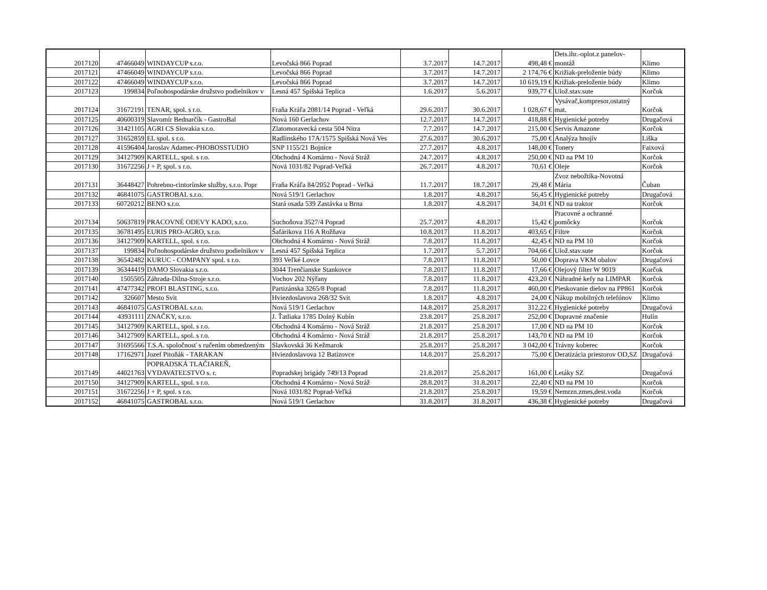| 2017120 | 47466049 | WINDAYCUP s.r.o. | Levočská 866 Poprad | 3.7.2017 | 14.7.2017 | 498,48 € | Dets.ihr.-oplot.z panelov-montáž | Klimo |
| 2017121 | 47466049 | WINDAYCUP s.r.o. | Levočská 866 Poprad | 3.7.2017 | 14.7.2017 | 2 174,76 € | Križiak-preloženie búdy | Klimo |
| 2017122 | 47466049 | WINDAYCUP s.r.o. | Levočská 866 Poprad | 3.7.2017 | 14.7.2017 | 10 619,19 € | Križiak-preloženie búdy | Klimo |
| 2017123 | 199834 | Poľnohospodárske družstvo podielnikov v | Lesná 457 Spišská Teplica | 1.6.2017 | 5.6.2017 | 939,77 € | Ulož.stav.sute | Korčok |
| 2017124 | 31672191 | TENAR, spol. s r.o. | Fraňa Kráľa 2081/14 Poprad - Veľká | 29.6.2017 | 30.6.2017 | 1 028,67 € | Vysávač,kompresor,ostatný mat. | Korčok |
| 2017125 | 40600319 | Slavomír Bednarčík - GastroBal | Nová 160 Gerlachov | 12.7.2017 | 14.7.2017 | 418,88 € | Hygienické potreby | Drugačová |
| 2017126 | 31421105 | AGRI CS Slovakia s.r.o. | Zlatomoravecká cesta 504 Nitra | 7.7.2017 | 14.7.2017 | 215,00 € | Servis Amazone | Korčok |
| 2017127 | 31652859 | EL spol. s r.o. | Radlinského 17A/1575 Spišská Nová Ves | 27.6.2017 | 30.6.2017 | 75,00 € | Analýza hnojív | Liška |
| 2017128 | 41596404 | Jaroslav Adamec-PHOBOSSTUDIO | SNP 1155/21 Bojnice | 27.7.2017 | 4.8.2017 | 148,00 € | Tonery | Faixová |
| 2017129 | 34127909 | KARTELL, spol. s r.o. | Obchodná 4 Komárno - Nová Stráž | 24.7.2017 | 4.8.2017 | 250,00 € | ND na PM 10 | Korčok |
| 2017130 | 31672256 | J + P, spol. s r.o. | Nová 1031/82 Poprad-Veľká | 26.7.2017 | 4.8.2017 | 70,61 € | Oleje | Korčok |
| 2017131 | 36448427 | Pohrebno-cintorínske služby, s.r.o. Popr | Fraňa Kráľa 84/2052 Poprad - Veľká | 11.7.2017 | 18.7.2017 | 29,48 € | Zvoz nebožtíka-Novotná Mária | Čuban |
| 2017132 | 46841075 | GASTROBAL s.r.o. | Nová 519/1 Gerlachov | 1.8.2017 | 4.8.2017 | 56,45 € | Hygienické potreby | Drugačová |
| 2017133 | 60720212 | BENO s.r.o. | Stará osada 539 Zastávka u Brna | 1.8.2017 | 4.8.2017 | 34,01 € | ND na traktor | Korčok |
| 2017134 | 50637819 | PRACOVNÉ ODEVY KADO, s.r.o. | Suchoňova 3527/4 Poprad | 25.7.2017 | 4.8.2017 | 15,42 € | Pracovné a ochranné pomôcky | Korčok |
| 2017135 | 36781495 | EURIS PRO-AGRO, s.r.o. | Šafárikova 116 A Rožňava | 10.8.2017 | 11.8.2017 | 403,65 € | Filtre | Korčok |
| 2017136 | 34127909 | KARTELL, spol. s r.o. | Obchodná 4 Komárno - Nová Stráž | 7.8.2017 | 11.8.2017 | 42,45 € | ND na PM 10 | Korčok |
| 2017137 | 199834 | Poľnohospodárske družstvo podielnikov v | Lesná 457 Spišská Teplica | 1.7.2017 | 5.7.2017 | 704,66 € | Ulož.stav.sute | Korčok |
| 2017138 | 36542482 | KURUC - COMPANY spol. s r.o. | 393 Veľké Lovce | 7.8.2017 | 11.8.2017 | 50,00 € | Doprava VKM obalov | Drugačová |
| 2017139 | 36344419 | DAMO Slovakia s.r.o. | 3044 Trenčianske Stankovce | 7.8.2017 | 11.8.2017 | 17,66 € | Olejový filter W 9019 | Korčok |
| 2017140 | 1505505 | Záhrada-Dílna-Stroje s.r.o. | Vochov 202 Nýřany | 7.8.2017 | 11.8.2017 | 423,20 € | Náhradné kefy na LIMPAR | Korčok |
| 2017141 | 47477342 | PROFI BLASTING, s.r.o. | Partizánska 3265/8 Poprad | 7.8.2017 | 11.8.2017 | 460,00 € | Pieskovanie dielov na PP861 | Korčok |
| 2017142 | 326607 | Mesto Svit | Hviezdoslavova 268/32 Svit | 1.8.2017 | 4.8.2017 | 24,00 € | Nákup mobilných telefónov | Klimo |
| 2017143 | 46841075 | GASTROBAL s.r.o. | Nová 519/1 Gerlachov | 14.8.2017 | 25.8.2017 | 312,22 € | Hygienické potreby | Drugačová |
| 2017144 | 43931111 | ZNAČKY, s.r.o. | J. Ťatliaka 1785 Dolný Kubín | 23.8.2017 | 25.8.2017 | 252,00 € | Dopravné značenie | Hulín |
| 2017145 | 34127909 | KARTELL, spol. s r.o. | Obchodná 4 Komárno - Nová Stráž | 21.8.2017 | 25.8.2017 | 17,00 € | ND na PM 10 | Korčok |
| 2017146 | 34127909 | KARTELL, spol. s r.o. | Obchodná 4 Komárno - Nová Stráž | 21.8.2017 | 25.8.2017 | 143,70 € | ND na PM 10 | Korčok |
| 2017147 | 31695566 | T.S.A. spoločnosť s ručením obmedzeným | Slavkovská 36 Kežmarok | 25.8.2017 | 25.8.2017 | 3 042,00 € | Trávny koberec | Korčok |
| 2017148 | 17162971 | Jozef Pitoňák - TARAKAN | Hviezdoslavova 12 Batizovce | 14.8.2017 | 25.8.2017 | 75,00 € | Deratizácia priestorov OD,SZ | Drugačová |
| 2017149 | 44021763 | POPRADSKÁ TLAČIAREŇ, VYDAVATEĽSTVO s. r. | Popradskej brigády 749/13 Poprad | 21.8.2017 | 25.8.2017 | 161,00 € | Letáky SZ | Drugačová |
| 2017150 | 34127909 | KARTELL, spol. s r.o. | Obchodná 4 Komárno - Nová Stráž | 28.8.2017 | 31.8.2017 | 22,40 € | ND na PM 10 | Korčok |
| 2017151 | 31672256 | J + P, spol. s r.o. | Nová 1031/82 Poprad-Veľká | 21.8.2017 | 25.8.2017 | 19,59 € | Nemrzn.zmes,dest.voda | Korčok |
| 2017152 | 46841075 | GASTROBAL s.r.o. | Nová 519/1 Gerlachov | 31.8.2017 | 31.8.2017 | 436,38 € | Hygienické potreby | Drugačová |